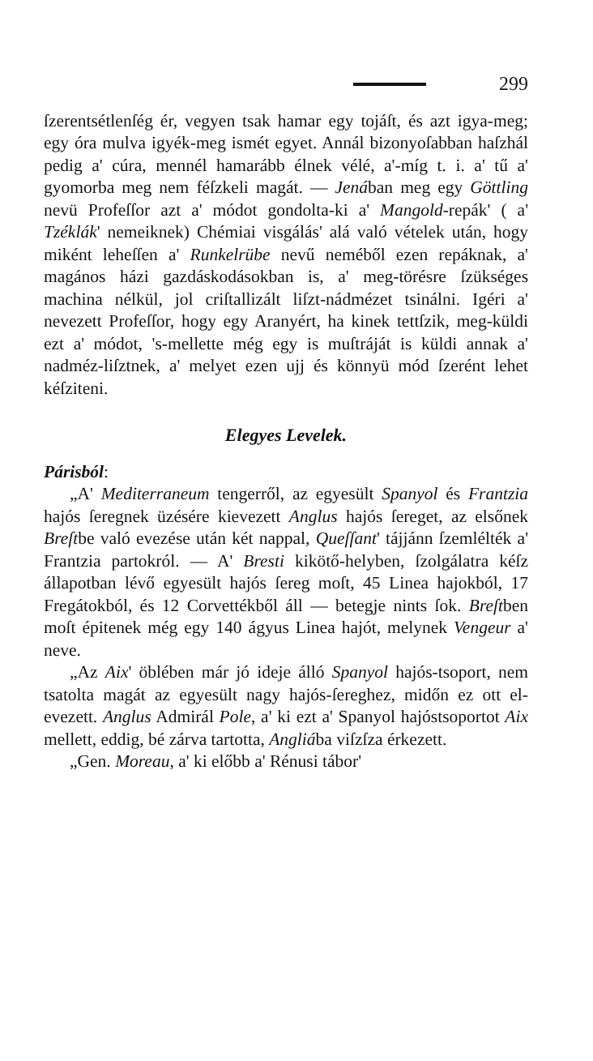299
ſzerentsétlenſég ér, vegyen tsak hamar egy tojáſt, és azt igya-meg; egy óra mulva igyék-meg ismét egyet. Annál bizonyoſabban haſzhál pedig a' cúra, mennél hamarább élnek vélé, a'-míg t. i. a' tű a' gyomorba meg nem féſzkeli magát. — Jenában meg egy Göttling nevü Profeſſor azt a' módot gondolta-ki a' Mangold-repák' ( a' Tzéklák' nemeiknek) Chémiai visgálás' alá való vételek után, hogy miként leheſſen a' Runkelrübe nevű neméből ezen repáknak, a' magános házi gazdáskodásokban is, a' meg-törésre ſzükséges machina nélkül, jol criſtallizált liſzt-nádmézet tsinálni. Igéri a' nevezett Profeſſor, hogy egy Aranyért, ha kinek tettſzik, meg-küldi ezt a' módot, 's-mellette még egy is muſtráját is küldi annak a' nadméz-liſztnek, a' melyet ezen ujj és könnyü mód ſzerént lehet kéſziteni.
Elegyes Levelek.
Párisból:
„A' Mediterraneum tengerről, az egyesült Spanyol és Frantzia hajós ſeregnek üzésére kievezett Anglus hajós ſereget, az elsőnek Breſtbe való evezése után két nappal, Queſſant' tájjánn ſzemlélték a' Frantzia partokról. — A' Bresti kikötő-helyben, ſzolgálatra kéſz állapotban lévő egyesült hajós ſereg moſt, 45 Linea hajokból, 17 Fregátokból, és 12 Corvettékből áll — betegje nints ſok. Breſtben moſt épitenek még egy 140 ágyus Linea hajót, melynek Vengeur a' neve.
„Az Aix' öblében már jó ideje álló Spanyol hajós-tsoport, nem tsatolta magát az egyesült nagy hajós-ſereghez, midőn ez ott el-evezett. Anglus Admirál Pole, a' ki ezt a' Spanyol hajóstsoportot Aix mellett, eddig, bé zárva tartotta, Angliába viſzſza érkezett.
„Gen. Moreau, a' ki előbb a' Rénusi tábor'